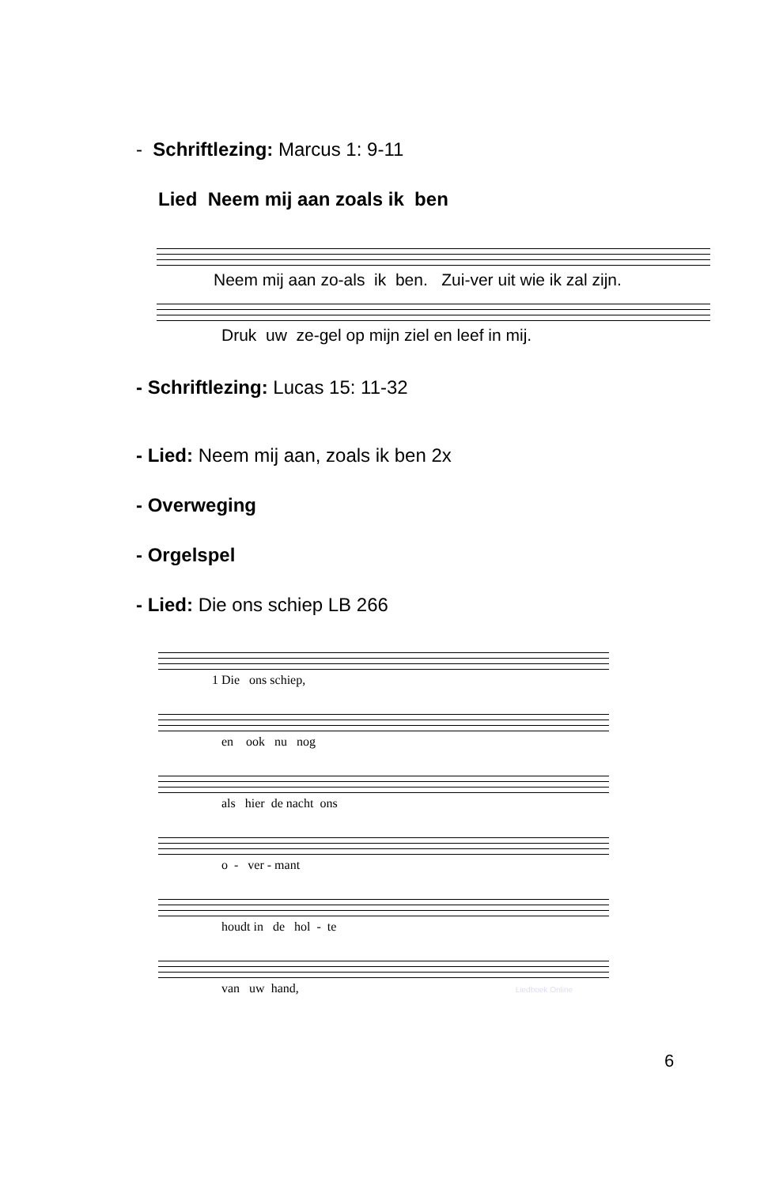- Schriftlezing: Marcus 1: 9-11
Lied Neem mij aan zoals ik ben
Neem mij aan zo-als ik ben. Zui-ver uit wie ik zal zijn.
Druk uw ze-gel op mijn ziel en leef in mij.
- Schriftlezing: Lucas 15: 11-32
- Lied: Neem mij aan, zoals ik ben 2x
- Overweging
- Orgelspel
- Lied: Die ons schiep LB 266
1 Die ons schiep,
en ook nu nog
als hier de nacht ons
o - ver - mant
houdt in de hol - te
van uw hand, Liedboek Online
6